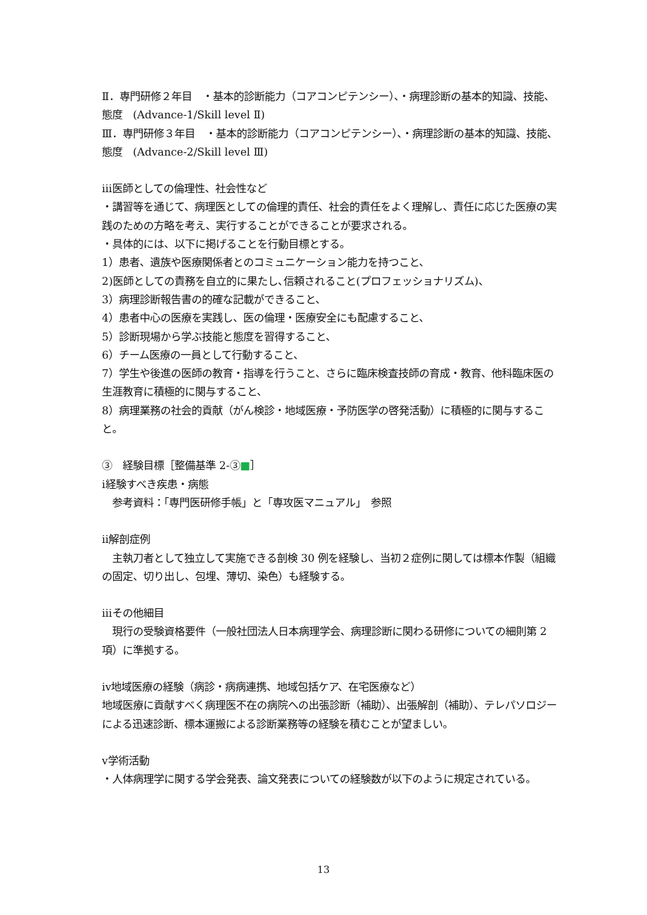Ⅱ．専門研修２年目　・基本的診断能力（コアコンピテンシー）、・病理診断の基本的知識、技能、態度　(Advance-1/Skill level Ⅱ)
Ⅲ．専門研修３年目　・基本的診断能力（コアコンピテンシー）、・病理診断の基本的知識、技能、態度　(Advance-2/Skill level Ⅲ)
ⅲ医師としての倫理性、社会性など
・講習等を通じて、病理医としての倫理的責任、社会的責任をよく理解し、責任に応じた医療の実践のための方略を考え、実行することができることが要求される。
・具体的には、以下に掲げることを行動目標とする。
1）患者、遺族や医療関係者とのコミュニケーション能力を持つこと、
2)医師としての責務を自立的に果たし､信頼されること(プロフェッショナリズム)､
3）病理診断報告書の的確な記載ができること、
4）患者中心の医療を実践し、医の倫理・医療安全にも配慮すること、
5）診断現場から学ぶ技能と態度を習得すること、
6）チーム医療の一員として行動すること、
7）学生や後進の医師の教育・指導を行うこと、さらに臨床検査技師の育成・教育、他科臨床医の生涯教育に積極的に関与すること、
8）病理業務の社会的貢献（がん検診・地域医療・予防医学の啓発活動）に積極的に関与すること。
③　経験目標［整備基準 2-③■］
ⅰ経験すべき疾患・病態
　参考資料：「専門医研修手帳」と「専攻医マニュアル」　参照
ⅱ解剖症例
　主執刀者として独立して実施できる剖検 30 例を経験し、当初２症例に関しては標本作製（組織の固定、切り出し、包埋、薄切、染色）も経験する。
ⅲその他細目
　現行の受験資格要件（一般社団法人日本病理学会、病理診断に関わる研修についての細則第 2 項）に準拠する。
ⅳ地域医療の経験（病診・病病連携、地域包括ケア、在宅医療など）
地域医療に貢献すべく病理医不在の病院への出張診断（補助）、出張解剖（補助）、テレパソロジーによる迅速診断、標本運搬による診断業務等の経験を積むことが望ましい。
ⅴ学術活動
・人体病理学に関する学会発表、論文発表についての経験数が以下のように規定されている。
13